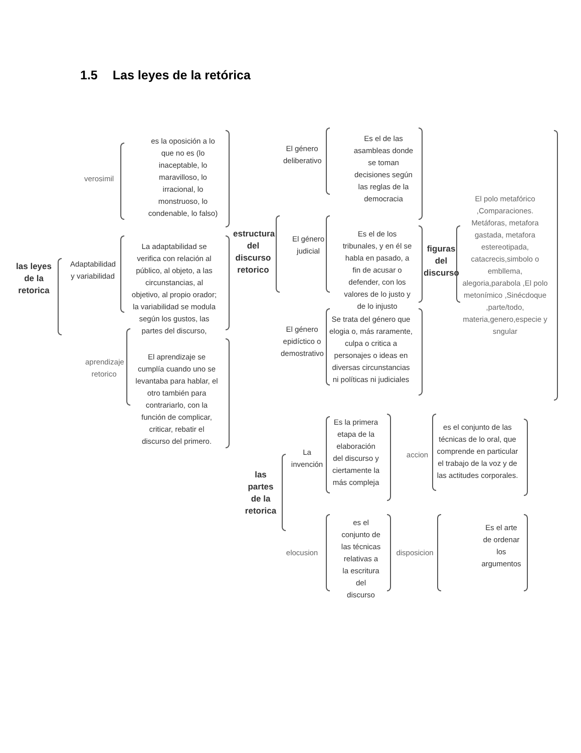1.5 Las leyes de la retórica
las leyes de la retorica
verosimil
es la oposición a lo que no es (lo inaceptable, lo maravilloso, lo irracional, lo monstruoso, lo condenable, lo falso)
Adaptabilidad y variabilidad
La adaptabilidad se verifica con relación al público, al objeto, a las circunstancias, al objetivo, al propio orador; la variabilidad se modula según los gustos, las partes del discurso,
aprendizaje retorico
El aprendizaje se cumplía cuando uno se levantaba para hablar, el otro también para contrariarlo, con la función de complicar, criticar, rebatir el discurso del primero.
estructura del discurso retorico
El género deliberativo
Es el de las asambleas donde se toman decisiones según las reglas de la democracia
El género judicial
Es el de los tribunales, y en él se habla en pasado, a fin de acusar o defender, con los valores de lo justo y de lo injusto
El género epidíctico o demostrativo
Se trata del género que elogia o, más raramente, culpa o critica a personajes o ideas en diversas circunstancias ni políticas ni judiciales
figuras del discurso
El polo metafórico ,Comparaciones. Metáforas, metafora gastada, metafora estereotipada, catacrecis,simbolo o embllema, alegoria,parabola ,El polo metonímico ,Sinécdoque ,parte/todo, materia,genero,especie y sngular
las partes de la retorica
La invención
Es la primera etapa de la elaboración del discurso y ciertamente la más compleja
accion
es el conjunto de las técnicas de lo oral, que comprende en particular el trabajo de la voz y de las actitudes corporales.
elocusion
es el conjunto de las técnicas relativas a la escritura del discurso
disposicion
Es el arte de ordenar los argumentos